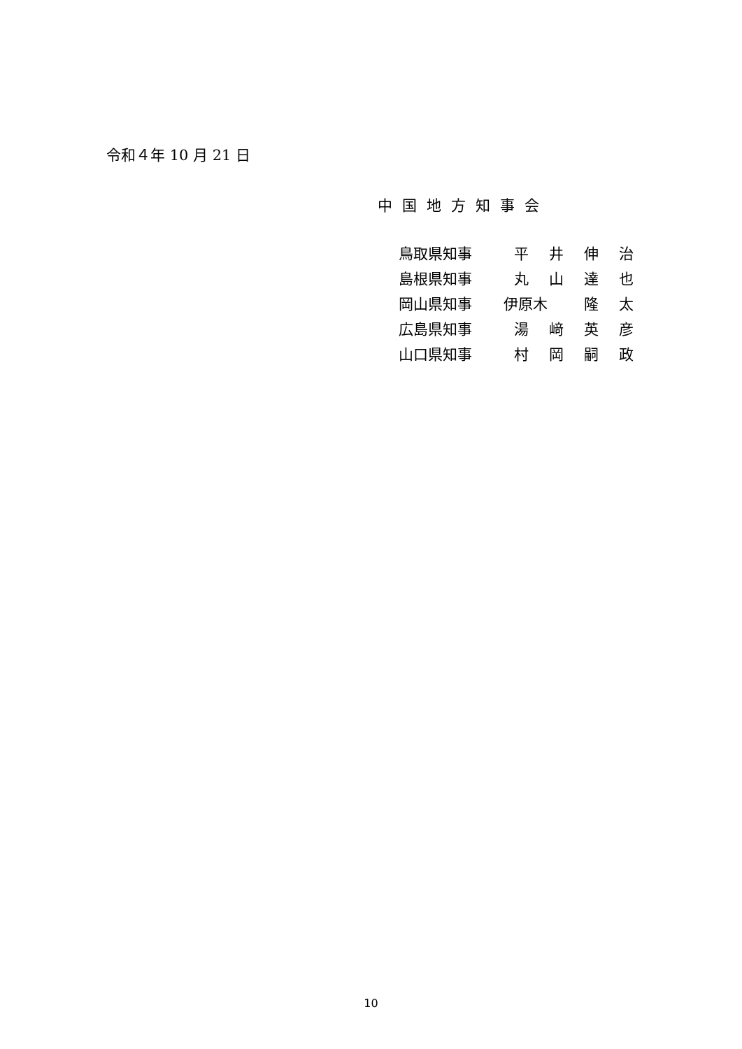令和４年 10 月 21 日
中国地方知事会
| 鳥取県知事 | 平 | 井 | 伸 | 治 |
| 島根県知事 | 丸 | 山 | 達 | 也 |
| 岡山県知事 | 伊原木 | | 隆 | 太 |
| 広島県知事 | 湯 | 﨑 | 英 | 彦 |
| 山口県知事 | 村 | 岡 | 嗣 | 政 |
10